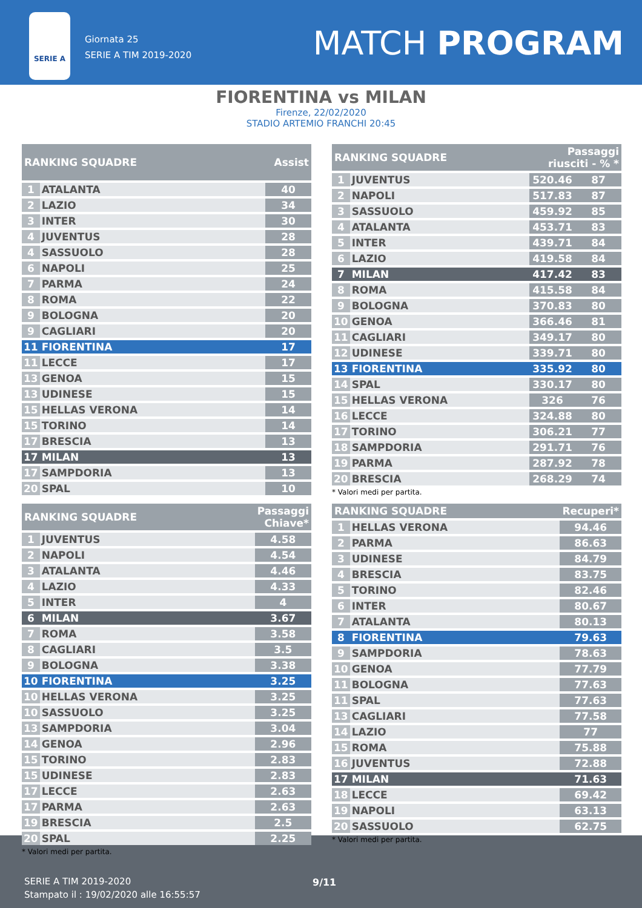SERIE A
Giornata 25
SERIE A TIM 2019-2020
MATCH PROGRAM
FIORENTINA vs MILAN
Firenze, 22/02/2020
STADIO ARTEMIO FRANCHI 20:45
| RANKING SQUADRE | | Assist |
| --- | --- | --- |
| 1 | ATALANTA | 40 |
| 2 | LAZIO | 34 |
| 3 | INTER | 30 |
| 4 | JUVENTUS | 28 |
| 4 | SASSUOLO | 28 |
| 6 | NAPOLI | 25 |
| 7 | PARMA | 24 |
| 8 | ROMA | 22 |
| 9 | BOLOGNA | 20 |
| 9 | CAGLIARI | 20 |
| 11 | FIORENTINA | 17 |
| 11 | LECCE | 17 |
| 13 | GENOA | 15 |
| 13 | UDINESE | 15 |
| 15 | HELLAS VERONA | 14 |
| 15 | TORINO | 14 |
| 17 | BRESCIA | 13 |
| 17 | MILAN | 13 |
| 17 | SAMPDORIA | 13 |
| 20 | SPAL | 10 |
| RANKING SQUADRE | | Passaggi riusciti - % * | |
| --- | --- | --- | --- |
| 1 | JUVENTUS | 520.46 | 87 |
| 2 | NAPOLI | 517.83 | 87 |
| 3 | SASSUOLO | 459.92 | 85 |
| 4 | ATALANTA | 453.71 | 83 |
| 5 | INTER | 439.71 | 84 |
| 6 | LAZIO | 419.58 | 84 |
| 7 | MILAN | 417.42 | 83 |
| 8 | ROMA | 415.58 | 84 |
| 9 | BOLOGNA | 370.83 | 80 |
| 10 | GENOA | 366.46 | 81 |
| 11 | CAGLIARI | 349.17 | 80 |
| 12 | UDINESE | 339.71 | 80 |
| 13 | FIORENTINA | 335.92 | 80 |
| 14 | SPAL | 330.17 | 80 |
| 15 | HELLAS VERONA | 326 | 76 |
| 16 | LECCE | 324.88 | 80 |
| 17 | TORINO | 306.21 | 77 |
| 18 | SAMPDORIA | 291.71 | 76 |
| 19 | PARMA | 287.92 | 78 |
| 20 | BRESCIA | 268.29 | 74 |
* Valori medi per partita.
| RANKING SQUADRE | | Passaggi Chiave* |
| --- | --- | --- |
| 1 | JUVENTUS | 4.58 |
| 2 | NAPOLI | 4.54 |
| 3 | ATALANTA | 4.46 |
| 4 | LAZIO | 4.33 |
| 5 | INTER | 4 |
| 6 | MILAN | 3.67 |
| 7 | ROMA | 3.58 |
| 8 | CAGLIARI | 3.5 |
| 9 | BOLOGNA | 3.38 |
| 10 | FIORENTINA | 3.25 |
| 10 | HELLAS VERONA | 3.25 |
| 10 | SASSUOLO | 3.25 |
| 13 | SAMPDORIA | 3.04 |
| 14 | GENOA | 2.96 |
| 15 | TORINO | 2.83 |
| 15 | UDINESE | 2.83 |
| 17 | LECCE | 2.63 |
| 17 | PARMA | 2.63 |
| 19 | BRESCIA | 2.5 |
| 20 | SPAL | 2.25 |
* Valori medi per partita.
| RANKING SQUADRE | | Recuperi* |
| --- | --- | --- |
| 1 | HELLAS VERONA | 94.46 |
| 2 | PARMA | 86.63 |
| 3 | UDINESE | 84.79 |
| 4 | BRESCIA | 83.75 |
| 5 | TORINO | 82.46 |
| 6 | INTER | 80.67 |
| 7 | ATALANTA | 80.13 |
| 8 | FIORENTINA | 79.63 |
| 9 | SAMPDORIA | 78.63 |
| 10 | GENOA | 77.79 |
| 11 | BOLOGNA | 77.63 |
| 11 | SPAL | 77.63 |
| 13 | CAGLIARI | 77.58 |
| 14 | LAZIO | 77 |
| 15 | ROMA | 75.88 |
| 16 | JUVENTUS | 72.88 |
| 17 | MILAN | 71.63 |
| 18 | LECCE | 69.42 |
| 19 | NAPOLI | 63.13 |
| 20 | SASSUOLO | 62.75 |
* Valori medi per partita.
SERIE A TIM 2019-2020
Stampato il : 19/02/2020 alle 16:55:57
9/11